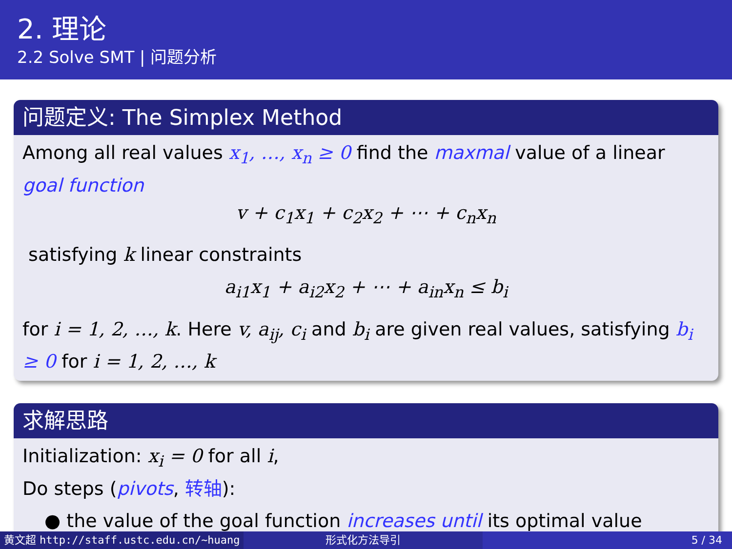2. 理论
2.2 Solve SMT | 问题分析
问题定义: The Simplex Method
Among all real values x<sub>1</sub>, …, x<sub>n</sub> ≥ 0 find the maxmal value of a linear goal function
v + c<sub>1</sub>x<sub>1</sub> + c<sub>2</sub>x<sub>2</sub> + ⋯ + c<sub>n</sub>x<sub>n</sub>
satisfying k linear constraints
a<sub>i1</sub>x<sub>1</sub> + a<sub>i2</sub>x<sub>2</sub> + ⋯ + a<sub>in</sub>x<sub>n</sub> ≤ b<sub>i</sub>
for i = 1, 2, …, k. Here v, a<sub>ij</sub>, c<sub>i</sub> and b<sub>i</sub> are given real values, satisfying b<sub>i</sub> ≥ 0 for i = 1, 2, …, k
求解思路
Initialization: x<sub>i</sub> = 0 for all i,
Do steps (pivots, 转轴):
● the value of the goal function increases until its optimal value
黄文超 http://staff.ustc.edu.cn/~huang 形式化方法导引 5 / 34